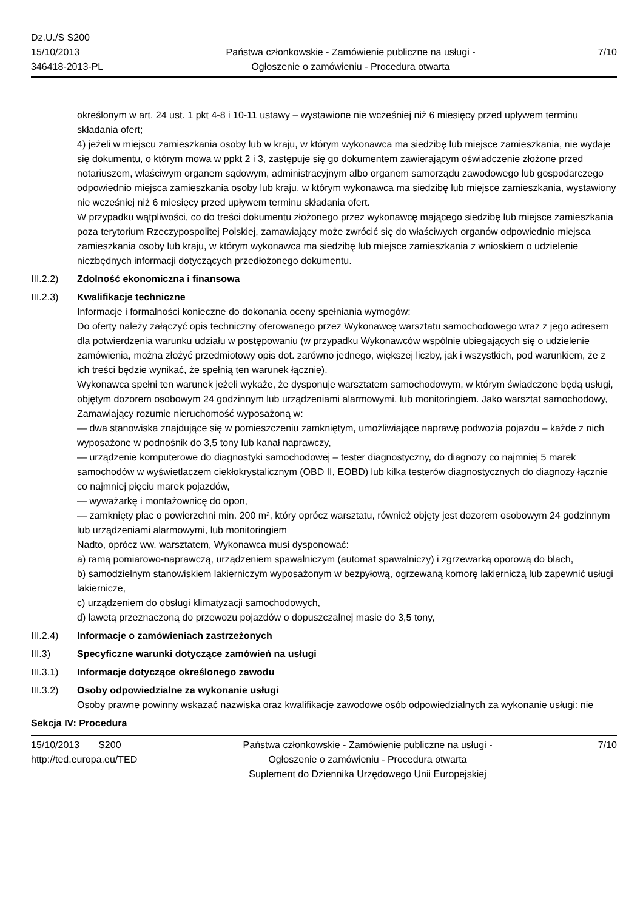Dz.U./S S200
15/10/2013
346418-2013-PL
Państwa członkowskie - Zamówienie publiczne na usługi - Ogłoszenie o zamówieniu - Procedura otwarta
7/10
określonym w art. 24 ust. 1 pkt 4-8 i 10-11 ustawy – wystawione nie wcześniej niż 6 miesięcy przed upływem terminu składania ofert;
4) jeżeli w miejscu zamieszkania osoby lub w kraju, w którym wykonawca ma siedzibę lub miejsce zamieszkania, nie wydaje się dokumentu, o którym mowa w ppkt 2 i 3, zastępuje się go dokumentem zawierającym oświadczenie złożone przed notariuszem, właściwym organem sądowym, administracyjnym albo organem samorządu zawodowego lub gospodarczego odpowiednio miejsca zamieszkania osoby lub kraju, w którym wykonawca ma siedzibę lub miejsce zamieszkania, wystawiony nie wcześniej niż 6 miesięcy przed upływem terminu składania ofert.
W przypadku wątpliwości, co do treści dokumentu złożonego przez wykonawcę mającego siedzibę lub miejsce zamieszkania poza terytorium Rzeczypospolitej Polskiej, zamawiający może zwrócić się do właściwych organów odpowiednio miejsca zamieszkania osoby lub kraju, w którym wykonawca ma siedzibę lub miejsce zamieszkania z wnioskiem o udzielenie niezbędnych informacji dotyczących przedłożonego dokumentu.
III.2.2)
Zdolność ekonomiczna i finansowa
III.2.3)
Kwalifikacje techniczne
Informacje i formalności konieczne do dokonania oceny spełniania wymogów:
Do oferty należy załączyć opis techniczny oferowanego przez Wykonawcę warsztatu samochodowego wraz z jego adresem dla potwierdzenia warunku udziału w postępowaniu (w przypadku Wykonawców wspólnie ubiegających się o udzielenie zamówienia, można złożyć przedmiotowy opis dot. zarówno jednego, większej liczby, jak i wszystkich, pod warunkiem, że z ich treści będzie wynikać, że spełnią ten warunek łącznie).
Wykonawca spełni ten warunek jeżeli wykaże, że dysponuje warsztatem samochodowym, w którym świadczone będą usługi, objętym dozorem osobowym 24 godzinnym lub urządzeniami alarmowymi, lub monitoringiem. Jako warsztat samochodowy, Zamawiający rozumie nieruchomość wyposażoną w:
— dwa stanowiska znajdujące się w pomieszczeniu zamkniętym, umożliwiające naprawę podwozia pojazdu – każde z nich wyposażone w podnośnik do 3,5 tony lub kanał naprawczy,
— urządzenie komputerowe do diagnostyki samochodowej – tester diagnostyczny, do diagnozy co najmniej 5 marek samochodów w wyświetlaczem ciekłokrystalicznym (OBD II, EOBD) lub kilka testerów diagnostycznych do diagnozy łącznie co najmniej pięciu marek pojazdów,
— wyważarkę i montażownicę do opon,
— zamknięty plac o powierzchni min. 200 m², który oprócz warsztatu, również objęty jest dozorem osobowym 24 godzinnym lub urządzeniami alarmowymi, lub monitoringiem
Nadto, oprócz ww. warsztatem, Wykonawca musi dysponować:
a) ramą pomiarowo-naprawczą, urządzeniem spawalniczym (automat spawalniczy) i zgrzewarką oporową do blach,
b) samodzielnym stanowiskiem lakierniczym wyposażonym w bezpyłową, ogrzewaną komorę lakierniczą lub zapewnić usługi lakiernicze,
c) urządzeniem do obsługi klimatyzacji samochodowych,
d) lawetą przeznaczoną do przewozu pojazdów o dopuszczalnej masie do 3,5 tony,
III.2.4)
Informacje o zamówieniach zastrzeżonych
III.3) Specyficzne warunki dotyczące zamówień na usługi
III.3.1)
Informacje dotyczące określonego zawodu
III.3.2)
Osoby odpowiedzialne za wykonanie usługi
Osoby prawne powinny wskazać nazwiska oraz kwalifikacje zawodowe osób odpowiedzialnych za wykonanie usługi: nie
Sekcja IV: Procedura
15/10/2013 S200
http://ted.europa.eu/TED
Państwa członkowskie - Zamówienie publiczne na usługi - Ogłoszenie o zamówieniu - Procedura otwarta
Suplement do Dziennika Urzędowego Unii Europejskiej
7/10